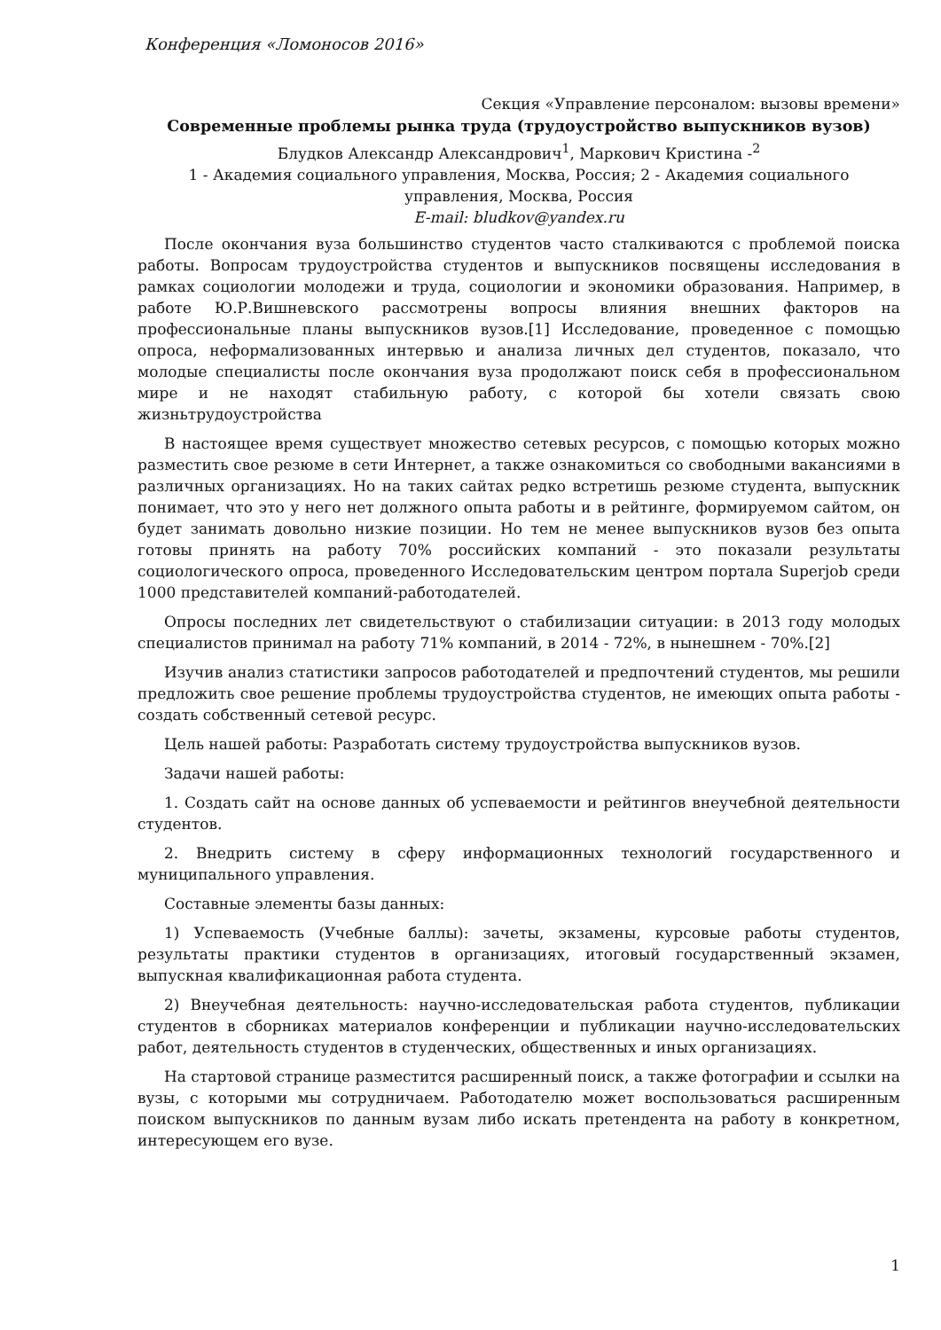Конференция «Ломоносов 2016»
Секция «Управление персоналом: вызовы времени»
Современные проблемы рынка труда (трудоустройство выпускников вузов)
Блудков Александр Александрович<sup>1</sup>, Маркович Кристина -<sup>2</sup>
1 - Академия социального управления, Москва, Россия; 2 - Академия социального управления, Москва, Россия
E-mail: bludkov@yandex.ru
После окончания вуза большинство студентов часто сталкиваются с проблемой поиска работы. Вопросам трудоустройства студентов и выпускников посвящены исследования в рамках социологии молодежи и труда, социологии и экономики образования. Например, в работе Ю.Р.Вишневского рассмотрены вопросы влияния внешних факторов на профессиональные планы выпускников вузов.[1] Исследование, проведенное с помощью опроса, неформализованных интервью и анализа личных дел студентов, показало, что молодые специалисты после окончания вуза продолжают поиск себя в профессиональном мире и не находят стабильную работу, с которой бы хотели связать свою жизньтрудоустройства
В настоящее время существует множество сетевых ресурсов, с помощью которых можно разместить свое резюме в сети Интернет, а также ознакомиться со свободными вакансиями в различных организациях. Но на таких сайтах редко встретишь резюме студента, выпускник понимает, что это у него нет должного опыта работы и в рейтинге, формируемом сайтом, он будет занимать довольно низкие позиции. Но тем не менее выпускников вузов без опыта готовы принять на работу 70% российских компаний - это показали результаты социологического опроса, проведенного Исследовательским центром портала Superjob среди 1000 представителей компаний-работодателей.
Опросы последних лет свидетельствуют о стабилизации ситуации: в 2013 году молодых специалистов принимал на работу 71% компаний, в 2014 - 72%, в нынешнем - 70%.[2]
Изучив анализ статистики запросов работодателей и предпочтений студентов, мы решили предложить свое решение проблемы трудоустройства студентов, не имеющих опыта работы - создать собственный сетевой ресурс.
Цель нашей работы: Разработать систему трудоустройства выпускников вузов.
Задачи нашей работы:
1. Создать сайт на основе данных об успеваемости и рейтингов внеучебной деятельности студентов.
2. Внедрить систему в сферу информационных технологий государственного и муниципального управления.
Составные элементы базы данных:
1) Успеваемость (Учебные баллы): зачеты, экзамены, курсовые работы студентов, результаты практики студентов в организациях, итоговый государственный экзамен, выпускная квалификационная работа студента.
2) Внеучебная деятельность: научно-исследовательская работа студентов, публикации студентов в сборниках материалов конференции и публикации научно-исследовательских работ, деятельность студентов в студенческих, общественных и иных организациях.
На стартовой странице разместится расширенный поиск, а также фотографии и ссылки на вузы, с которыми мы сотрудничаем. Работодателю может воспользоваться расширенным поиском выпускников по данным вузам либо искать претендента на работу в конкретном, интересующем его вузе.
1